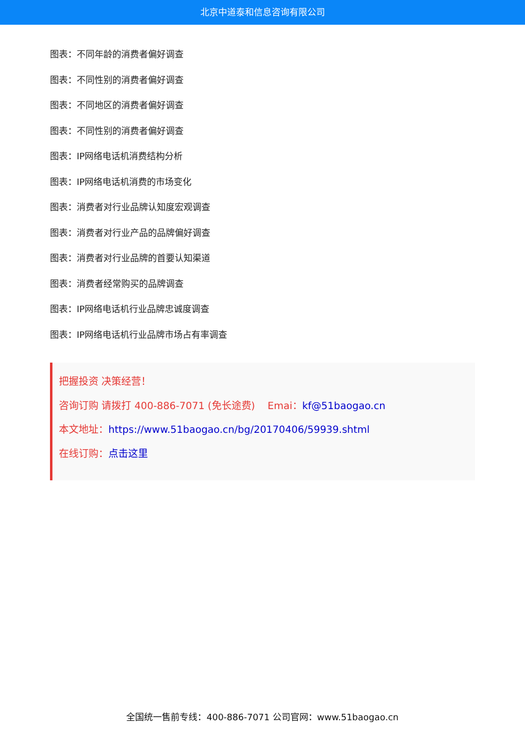北京中道泰和信息咨询有限公司
图表：不同年龄的消费者偏好调查
图表：不同性别的消费者偏好调查
图表：不同地区的消费者偏好调查
图表：不同性别的消费者偏好调查
图表：IP网络电话机消费结构分析
图表：IP网络电话机消费的市场变化
图表：消费者对行业品牌认知度宏观调查
图表：消费者对行业产品的品牌偏好调查
图表：消费者对行业品牌的首要认知渠道
图表：消费者经常购买的品牌调查
图表：IP网络电话机行业品牌忠诚度调查
图表：IP网络电话机行业品牌市场占有率调查
把握投资 决策经营！
咨询订购 请拨打 400-886-7071 (免长途费) Emai：kf@51baogao.cn
本文地址：https://www.51baogao.cn/bg/20170406/59939.shtml
在线订购：点击这里
全国统一售前专线：400-886-7071 公司官网：www.51baogao.cn